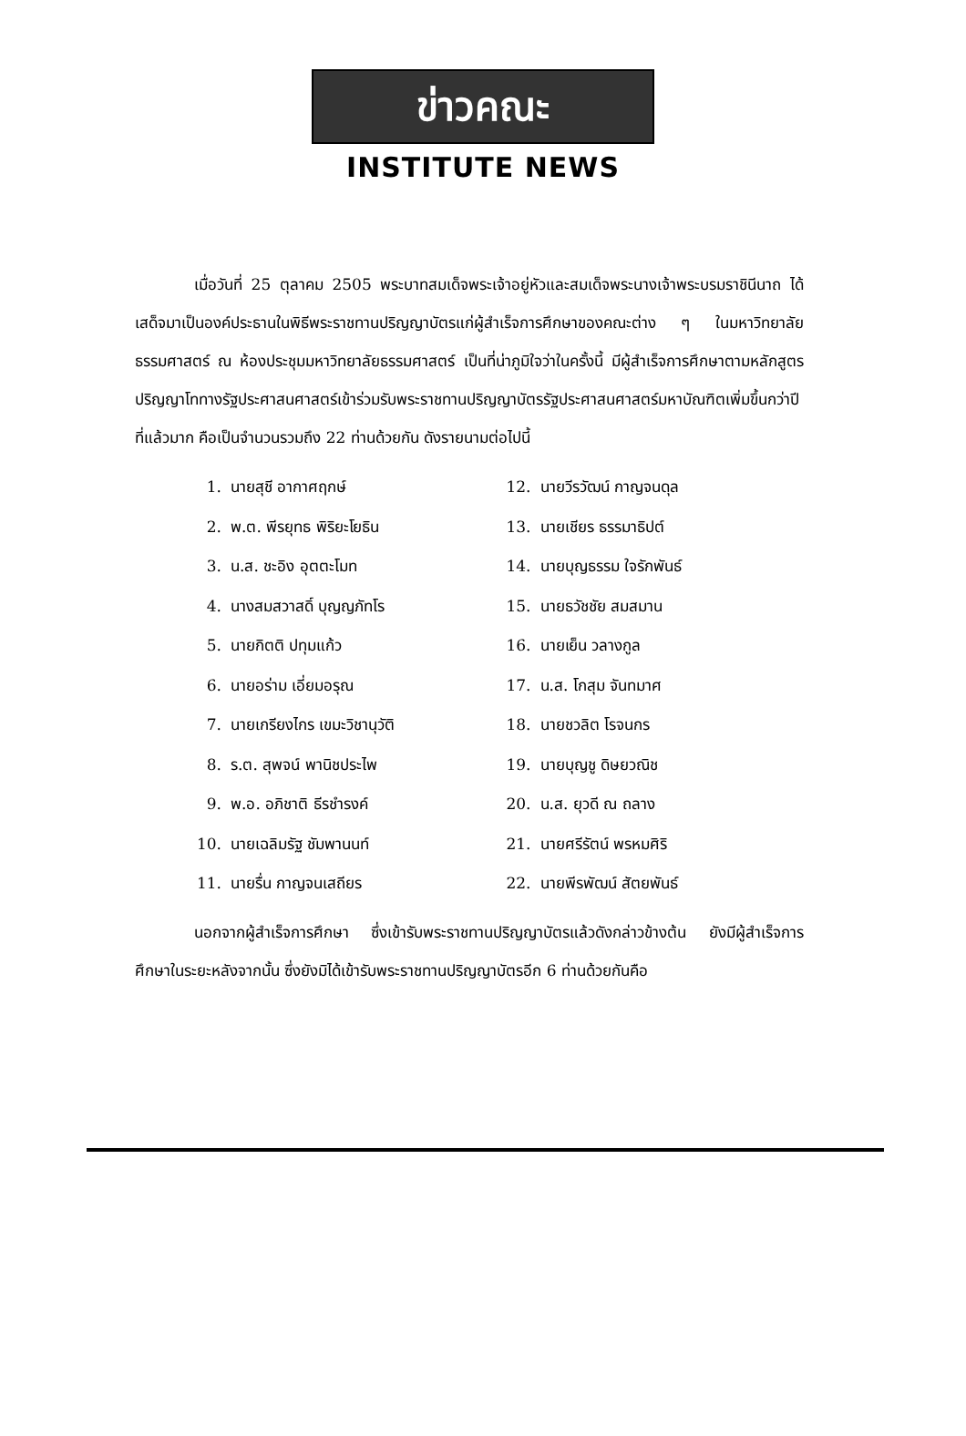ข่าวคณะ
INSTITUTE NEWS
เมื่อวันที่ 25 ตุลาคม 2505 พระบาทสมเด็จพระเจ้าอยู่หัวและสมเด็จพระนางเจ้าพระบรมราชินีนาถ ได้เสด็จมาเป็นองค์ประธานในพิธีพระราชทานปริญญาบัตรแก่ผู้สำเร็จการศึกษาของคณะต่าง ๆ ในมหาวิทยาลัยธรรมศาสตร์ ณ ห้องประชุมมหาวิทยาลัยธรรมศาสตร์ เป็นที่น่าภูมิใจว่าในครั้งนี้ มีผู้สำเร็จการศึกษาตามหลักสูตรปริญญาโททางรัฐประศาสนศาสตร์เข้าร่วมรับพระราชทานปริญญาบัตรรัฐประศาสนศาสตร์มหาบัณฑิตเพิ่มขึ้นกว่าปีที่แล้วมาก คือเป็นจำนวนรวมถึง 22 ท่านด้วยกัน ดังรายนามต่อไปนี้
1. นายสุชี อากาศฤกษ์
2. พ.ต. พีรยุทธ พิริยะโยธิน
3. น.ส. ชะอิง อุตตะโมท
4. นางสมสวาสดิ์ บุญญภัทโร
5. นายกิตติ ปทุมแก้ว
6. นายอร่าม เอี่ยมอรุณ
7. นายเกรียงไกร เขมะวิชานุวัติ
8. ร.ต. สุพจน์ พานิชประไพ
9. พ.อ. อภิชาติ ธีรชำรงค์
10. นายเฉลิมรัฐ ชัมพานนท์
11. นายรื่น กาญจนเสถียร
12. นายวีรวัฒน์ กาญจนดุล
13. นายเชียร ธรรมาธิปต์
14. นายบุญธรรม ใจรักพันธ์
15. นายธวัชชัย สมสมาน
16. นายเย็น วลางกูล
17. น.ส. โกสุม จันทมาศ
18. นายชวลิต โรจนกร
19. นายบุญชู ดิษยวณิช
20. น.ส. ยุวดี ณ ถลาง
21. นายศรีรัตน์ พรหมศิริ
22. นายพีรพัฒน์ สัตยพันธ์
นอกจากผู้สำเร็จการศึกษา ซึ่งเข้ารับพระราชทานปริญญาบัตรแล้วดังกล่าวข้างต้น ยังมีผู้สำเร็จการศึกษาในระยะหลังจากนั้น ซึ่งยังมิได้เข้ารับพระราชทานปริญญาบัตรอีก 6 ท่านด้วยกันคือ